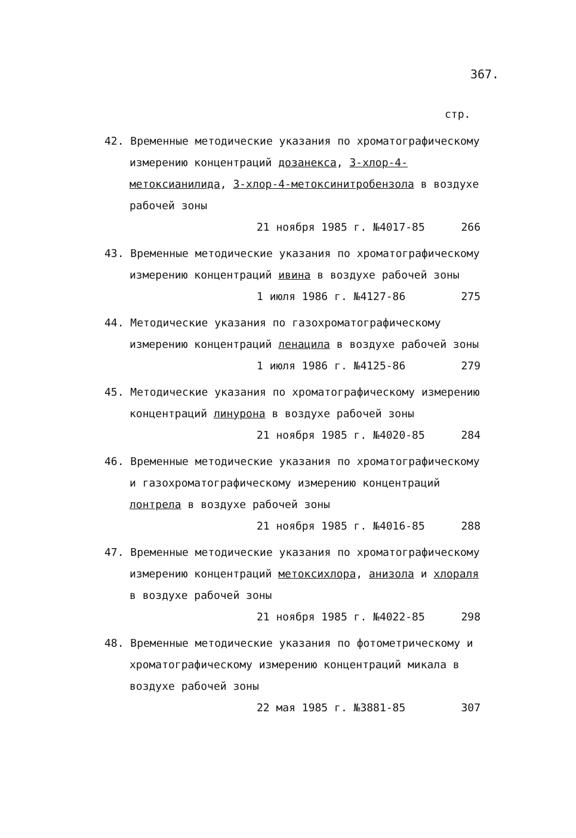367.
стр.
42. Временные методические указания по хроматографическому измерению концентраций дозанекса, 3-хлор-4-метоксианилида, 3-хлор-4-метоксинитробензола в воздухе рабочей зоны
21 ноября 1985 г. №4017-85 266
43. Временные методические указания по хроматографическому измерению концентраций ивина в воздухе рабочей зоны
1 июля 1986 г. №4127-86 275
44. Методические указания по газохроматографическому измерению концентраций ленацила в воздухе рабочей зоны
1 июля 1986 г. №4125-86 279
45. Методические указания по хроматографическому измерению концентраций линурона в воздухе рабочей зоны
21 ноября 1985 г. №4020-85 284
46. Временные методические указания по хроматографическому и газохроматографическому измерению концентраций лонтрела в воздухе рабочей зоны
21 ноября 1985 г. №4016-85 288
47. Временные методические указания по хроматографическому измерению концентраций метоксихлора, анизола и хлораля в воздухе рабочей зоны
21 ноября 1985 г. №4022-85 298
48. Временные методические указания по фотометрическому и хроматографическому измерению концентраций микала в воздухе рабочей зоны
22 мая 1985 г. №3881-85 307